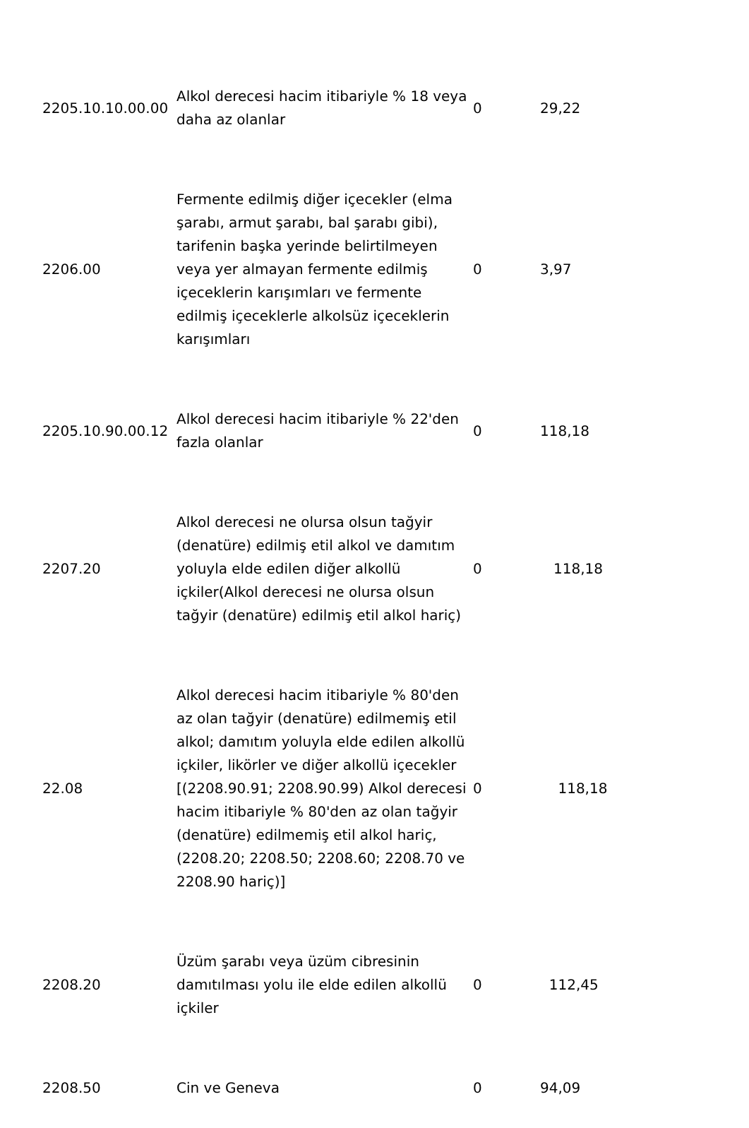| 2205.10.10.00.00 | Alkol derecesi hacim itibariyle % 18 veya daha az olanlar | 0 | 29,22 |
| 2206.00 | Fermente edilmiş diğer içecekler (elma şarabı, armut şarabı, bal şarabı gibi), tarifenin başka yerinde belirtilmeyen veya yer almayan fermente edilmiş içeceklerin karışımları ve fermente edilmiş içeceklerle alkolsüz içeceklerin karışımları | 0 | 3,97 |
| 2205.10.90.00.12 | Alkol derecesi hacim itibariyle % 22'den fazla olanlar | 0 | 118,18 |
| 2207.20 | Alkol derecesi ne olursa olsun tağyir (denatüre) edilmiş etil alkol ve damıtım yoluyla elde edilen diğer alkollü içkiler(Alkol derecesi ne olursa olsun tağyir (denatüre) edilmiş etil alkol hariç) | 0 | 118,18 |
| 22.08 | Alkol derecesi hacim itibariyle % 80'den az olan tağyir (denatüre) edilmemiş etil alkol; damıtım yoluyla elde edilen alkollü içkiler, likörler ve diğer alkollü içecekler [(2208.90.91; 2208.90.99) Alkol derecesi hacim itibariyle % 80'den az olan tağyir (denatüre) edilmemiş etil alkol hariç, (2208.20; 2208.50; 2208.60; 2208.70 ve 2208.90 hariç)] | 0 | 118,18 |
| 2208.20 | Üzüm şarabı veya üzüm cibresinin damıtılması yolu ile elde edilen alkollü içkiler | 0 | 112,45 |
| 2208.50 | Cin ve Geneva | 0 | 94,09 |